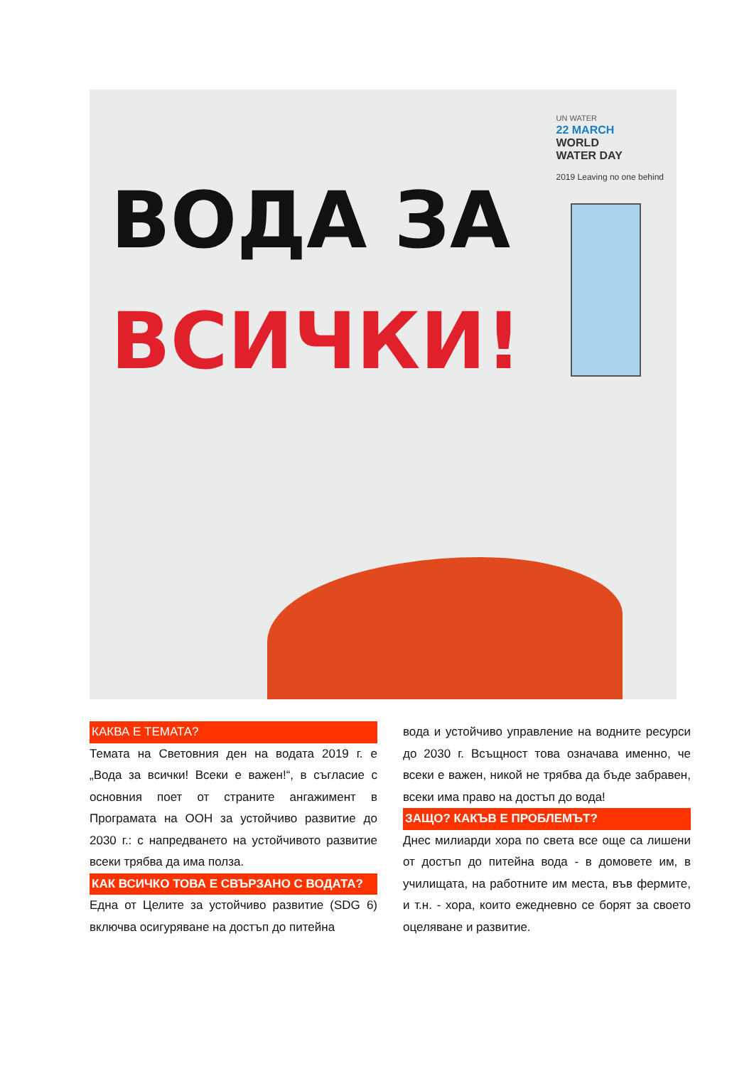ВОДА ЗА
ВСИЧКИ!
UN WATER
22 MARCH
WORLD
WATER DAY
2019 Leaving no one behind
КАКВА Е ТЕМАТА?
Темата на Световния ден на водата 2019 г. е „Вода за всички! Всеки е важен!“, в съгласие с основния поет от страните ангажимент в Програмата на ООН за устойчиво развитие до 2030 г.: с напредването на устойчивото развитие всеки трябва да има полза.
КАК ВСИЧКО ТОВА Е СВЪРЗАНО С ВОДАТА?
Една от Целите за устойчиво развитие (SDG 6) включва осигуряване на достъп до питейна
вода и устойчиво управление на водните ресурси до 2030 г. Всъщност това означава именно, че всеки е важен, никой не трябва да бъде забравен, всеки има право на достъп до вода!
ЗАЩО? КАКЪВ Е ПРОБЛЕМЪТ?
Днес милиарди хора по света все още са лишени от достъп до питейна вода - в домовете им, в училищата, на работните им места, във фермите, и т.н. - хора, които ежедневно се борят за своето оцеляване и развитие.